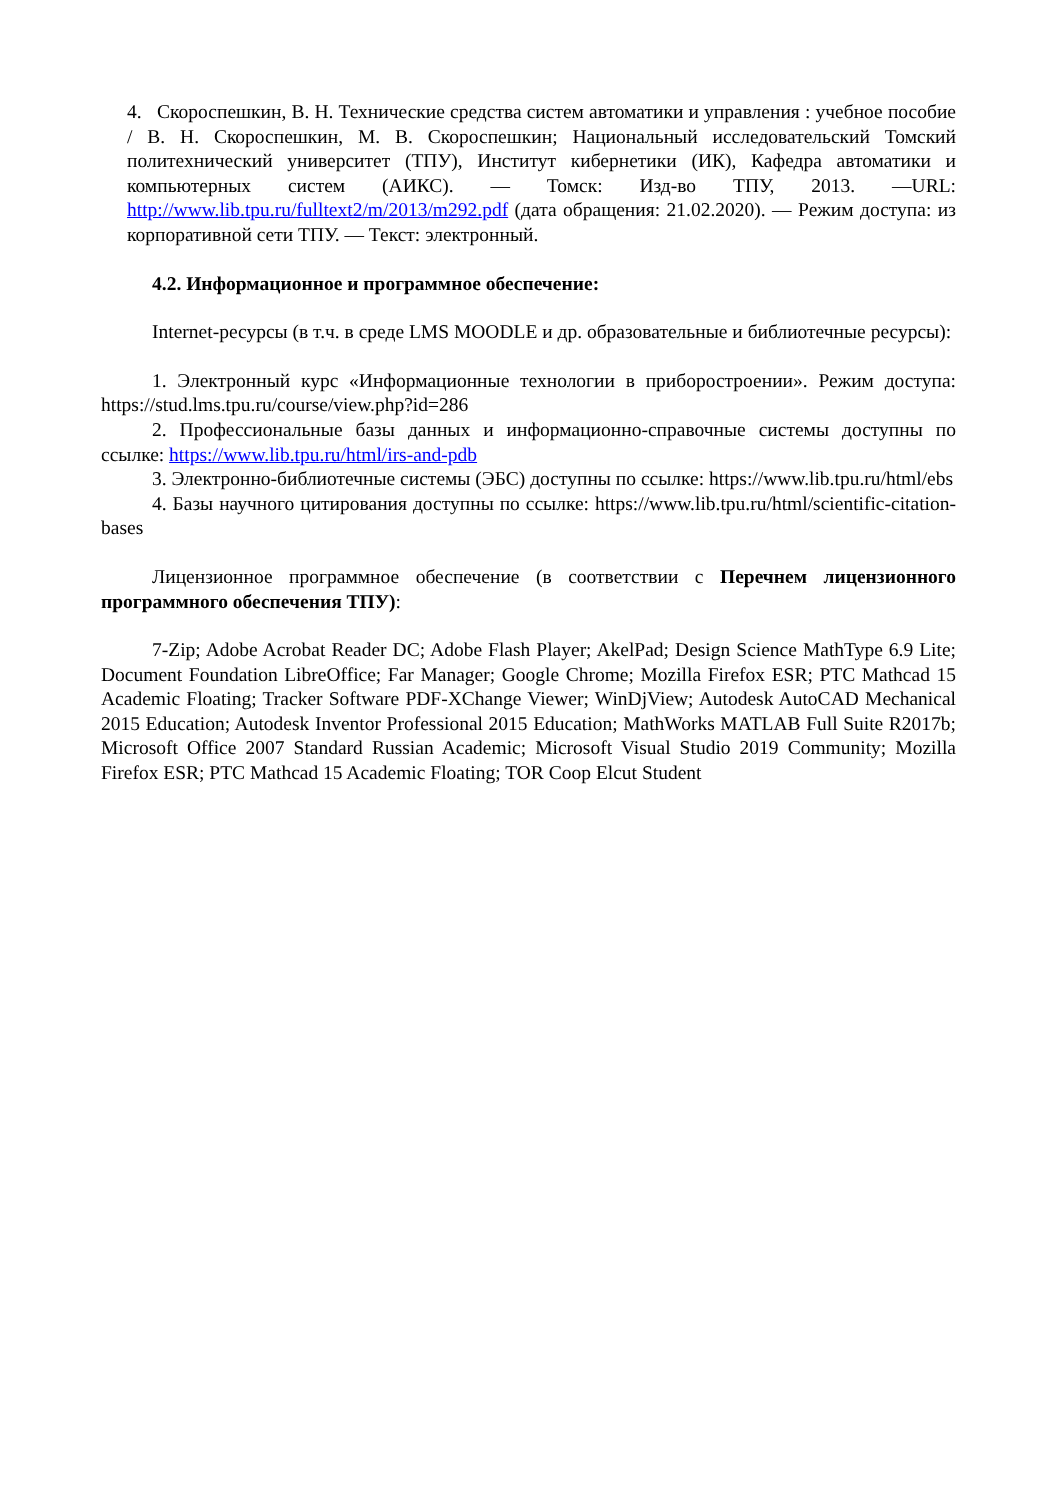4. Скороспешкин, В. Н. Технические средства систем автоматики и управления : учебное пособие / В. Н. Скороспешкин, М. В. Скороспешкин; Национальный исследовательский Томский политехнический университет (ТПУ), Институт кибернетики (ИК), Кафедра автоматики и компьютерных систем (АИКС). — Томск: Изд-во ТПУ, 2013. —URL: http://www.lib.tpu.ru/fulltext2/m/2013/m292.pdf (дата обращения: 21.02.2020). — Режим доступа: из корпоративной сети ТПУ. — Текст: электронный.
4.2. Информационное и программное обеспечение:
Internet-ресурсы (в т.ч. в среде LMS MOODLE и др. образовательные и библиотечные ресурсы):
1. Электронный курс «Информационные технологии в приборостроении». Режим доступа: https://stud.lms.tpu.ru/course/view.php?id=286
2. Профессиональные базы данных и информационно-справочные системы доступны по ссылке: https://www.lib.tpu.ru/html/irs-and-pdb
3. Электронно-библиотечные системы (ЭБС) доступны по ссылке: https://www.lib.tpu.ru/html/ebs
4. Базы научного цитирования доступны по ссылке: https://www.lib.tpu.ru/html/scientific-citation-bases
Лицензионное программное обеспечение (в соответствии с Перечнем лицензионного программного обеспечения ТПУ):
7-Zip; Adobe Acrobat Reader DC; Adobe Flash Player; AkelPad; Design Science MathType 6.9 Lite; Document Foundation LibreOffice; Far Manager; Google Chrome; Mozilla Firefox ESR; PTC Mathcad 15 Academic Floating; Tracker Software PDF-XChange Viewer; WinDjView; Autodesk AutoCAD Mechanical 2015 Education; Autodesk Inventor Professional 2015 Education; MathWorks MATLAB Full Suite R2017b; Microsoft Office 2007 Standard Russian Academic; Microsoft Visual Studio 2019 Community; Mozilla Firefox ESR; PTC Mathcad 15 Academic Floating; TOR Coop Elcut Student